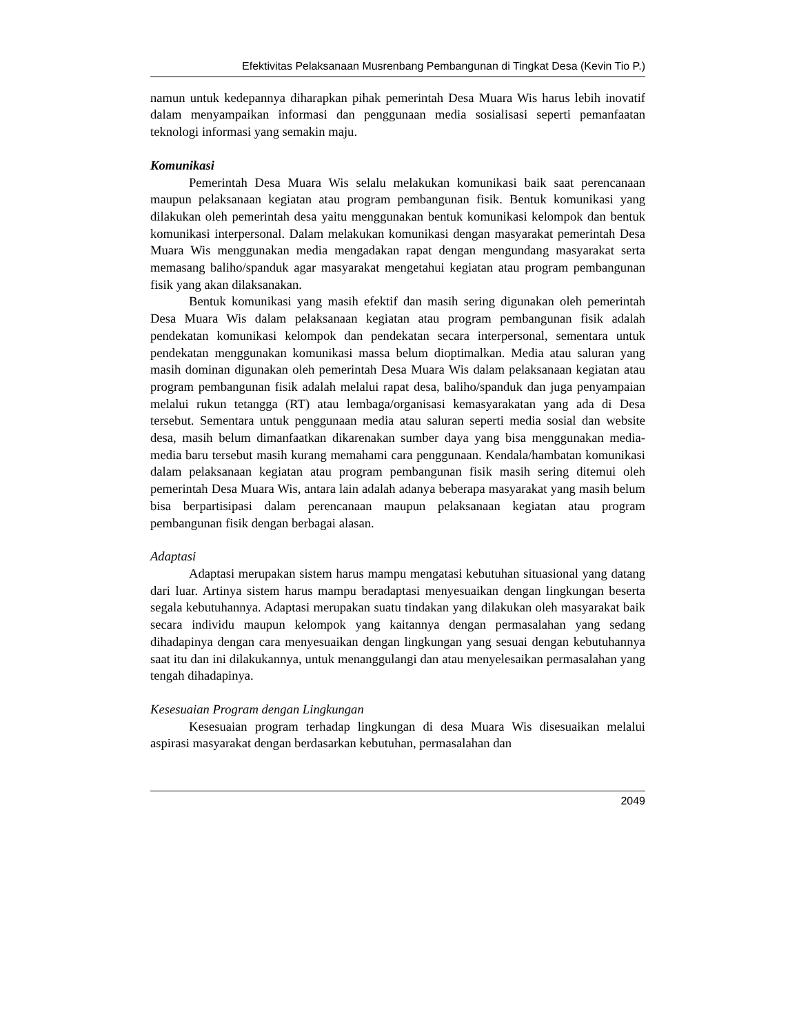Efektivitas Pelaksanaan Musrenbang Pembangunan di Tingkat Desa (Kevin Tio P.)
namun untuk kedepannya diharapkan pihak pemerintah Desa Muara Wis harus lebih inovatif dalam menyampaikan informasi dan penggunaan media sosialisasi seperti pemanfaatan teknologi informasi yang semakin maju.
Komunikasi
Pemerintah Desa Muara Wis selalu melakukan komunikasi baik saat perencanaan maupun pelaksanaan kegiatan atau program pembangunan fisik. Bentuk komunikasi yang dilakukan oleh pemerintah desa yaitu menggunakan bentuk komunikasi kelompok dan bentuk komunikasi interpersonal. Dalam melakukan komunikasi dengan masyarakat pemerintah Desa Muara Wis menggunakan media mengadakan rapat dengan mengundang masyarakat serta memasang baliho/spanduk agar masyarakat mengetahui kegiatan atau program pembangunan fisik yang akan dilaksanakan.
Bentuk komunikasi yang masih efektif dan masih sering digunakan oleh pemerintah Desa Muara Wis dalam pelaksanaan kegiatan atau program pembangunan fisik adalah pendekatan komunikasi kelompok dan pendekatan secara interpersonal, sementara untuk pendekatan menggunakan komunikasi massa belum dioptimalkan. Media atau saluran yang masih dominan digunakan oleh pemerintah Desa Muara Wis dalam pelaksanaan kegiatan atau program pembangunan fisik adalah melalui rapat desa, baliho/spanduk dan juga penyampaian melalui rukun tetangga (RT) atau lembaga/organisasi kemasyarakatan yang ada di Desa tersebut. Sementara untuk penggunaan media atau saluran seperti media sosial dan website desa, masih belum dimanfaatkan dikarenakan sumber daya yang bisa menggunakan media-media baru tersebut masih kurang memahami cara penggunaan. Kendala/hambatan komunikasi dalam pelaksanaan kegiatan atau program pembangunan fisik masih sering ditemui oleh pemerintah Desa Muara Wis, antara lain adalah adanya beberapa masyarakat yang masih belum bisa berpartisipasi dalam perencanaan maupun pelaksanaan kegiatan atau program pembangunan fisik dengan berbagai alasan.
Adaptasi
Adaptasi merupakan sistem harus mampu mengatasi kebutuhan situasional yang datang dari luar. Artinya sistem harus mampu beradaptasi menyesuaikan dengan lingkungan beserta segala kebutuhannya. Adaptasi merupakan suatu tindakan yang dilakukan oleh masyarakat baik secara individu maupun kelompok yang kaitannya dengan permasalahan yang sedang dihadapinya dengan cara menyesuaikan dengan lingkungan yang sesuai dengan kebutuhannya saat itu dan ini dilakukannya, untuk menanggulangi dan atau menyelesaikan permasalahan yang tengah dihadapinya.
Kesesuaian Program dengan Lingkungan
Kesesuaian program terhadap lingkungan di desa Muara Wis disesuaikan melalui aspirasi masyarakat dengan berdasarkan kebutuhan, permasalahan dan
2049